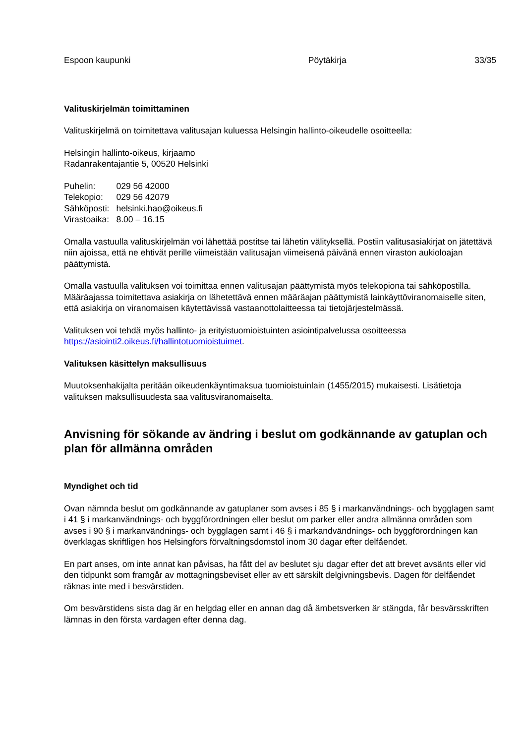Espoon kaupunki Pöytäkirja 33/35
Valituskirjelmän toimittaminen
Valituskirjelmä on toimitettava valitusajan kuluessa Helsingin hallinto-oikeudelle osoitteella:
Helsingin hallinto-oikeus, kirjaamo
Radanrakentajantie 5, 00520 Helsinki
| Puhelin: | 029 56 42000 |
| Telekopio: | 029 56 42079 |
| Sähköposti: | helsinki.hao@oikeus.fi |
| Virastoaika: | 8.00 – 16.15 |
Omalla vastuulla valituskirjelmän voi lähettää postitse tai lähetin välityksellä. Postiin valitusasiakirjat on jätettävä niin ajoissa, että ne ehtivät perille viimeistään valitusajan viimeisenä päivänä ennen viraston aukioloajan päättymistä.
Omalla vastuulla valituksen voi toimittaa ennen valitusajan päättymistä myös telekopiona tai sähköpostilla. Määräajassa toimitettava asiakirja on lähetettävä ennen määräajan päättymistä lainkäyttöviranomaiselle siten, että asiakirja on viranomaisen käytettävissä vastaanottolaitteessa tai tietojärjestelmässä.
Valituksen voi tehdä myös hallinto- ja erityistuomioistuinten asiointipalvelussa osoitteessa https://asiointi2.oikeus.fi/hallintotuomioistuimet.
Valituksen käsittelyn maksullisuus
Muutoksenhakijalta peritään oikeudenkäyntimaksua tuomioistuinlain (1455/2015) mukaisesti. Lisätietoja valituksen maksullisuudesta saa valitusviranomaiselta.
Anvisning för sökande av ändring i beslut om godkännande av gatuplan och plan för allmänna områden
Myndighet och tid
Ovan nämnda beslut om godkännande av gatuplaner som avses i 85 § i markanvändnings- och bygglagen samt i 41 § i markanvändnings- och byggförordningen eller beslut om parker eller andra allmänna områden som avses i 90 § i markanvändnings- och bygglagen samt i 46 § i markandvändnings- och byggförordningen kan överklagas skriftligen hos Helsingfors förvaltningsdomstol inom 30 dagar efter delfåendet.
En part anses, om inte annat kan påvisas, ha fått del av beslutet sju dagar efter det att brevet avsänts eller vid den tidpunkt som framgår av mottagningsbeviset eller av ett särskilt delgivningsbevis. Dagen för delfåendet räknas inte med i besvärstiden.
Om besvärstidens sista dag är en helgdag eller en annan dag då ämbetsverken är stängda, får besvärsskriften lämnas in den första vardagen efter denna dag.